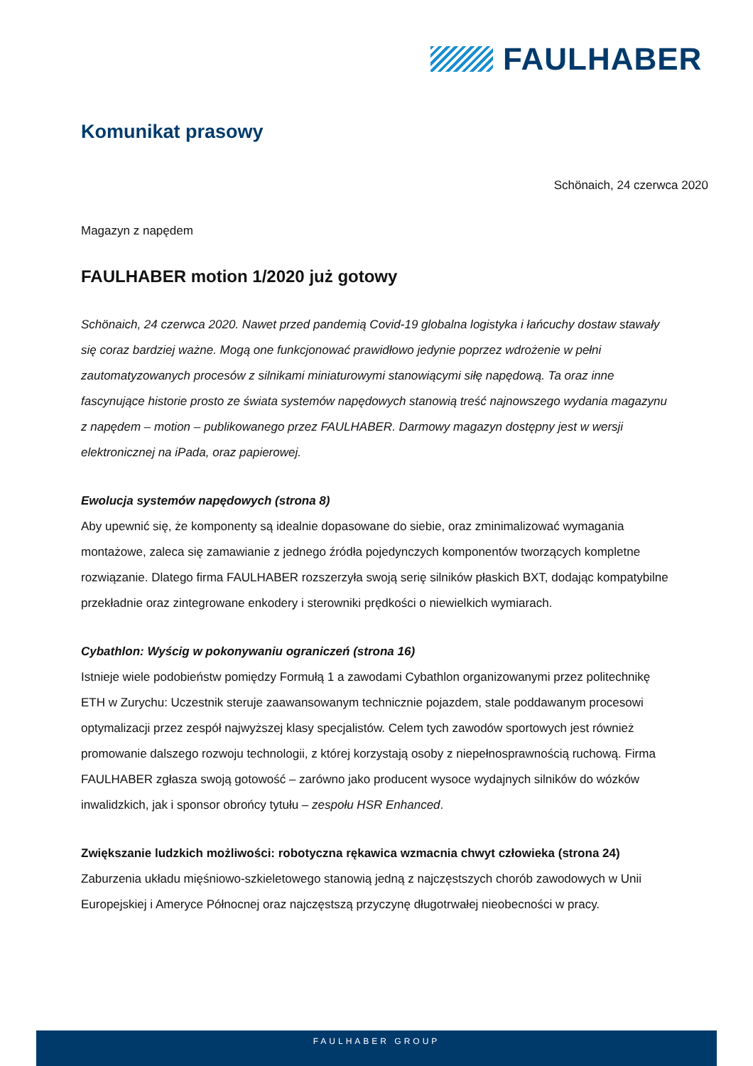FAULHABER
Komunikat prasowy
Schönaich, 24 czerwca 2020
Magazyn z napędem
FAULHABER motion 1/2020 już gotowy
Schönaich, 24 czerwca 2020. Nawet przed pandemią Covid-19 globalna logistyka i łańcuchy dostaw stawały się coraz bardziej ważne. Mogą one funkcjonować prawidłowo jedynie poprzez wdrożenie w pełni zautomatyzowanych procesów z silnikami miniaturowymi stanowiącymi siłę napędową. Ta oraz inne fascynujące historie prosto ze świata systemów napędowych stanowią treść najnowszego wydania magazynu z napędem – motion – publikowanego przez FAULHABER. Darmowy magazyn dostępny jest w wersji elektronicznej na iPada, oraz papierowej.
Ewolucja systemów napędowych (strona 8)
Aby upewnić się, że komponenty są idealnie dopasowane do siebie, oraz zminimalizować wymagania montażowe, zaleca się zamawianie z jednego źródła pojedynczych komponentów tworzących kompletne rozwiązanie. Dlatego firma FAULHABER rozszerzyła swoją serię silników płaskich BXT, dodając kompatybilne przekładnie oraz zintegrowane enkodery i sterowniki prędkości o niewielkich wymiarach.
Cybathlon: Wyścig w pokonywaniu ograniczeń (strona 16)
Istnieje wiele podobieństw pomiędzy Formułą 1 a zawodami Cybathlon organizowanymi przez politechnikę ETH w Zurychu: Uczestnik steruje zaawansowanym technicznie pojazdem, stale poddawanym procesowi optymalizacji przez zespół najwyższej klasy specjalistów. Celem tych zawodów sportowych jest również promowanie dalszego rozwoju technologii, z której korzystają osoby z niepełnosprawnością ruchową. Firma FAULHABER zgłasza swoją gotowość – zarówno jako producent wysoce wydajnych silników do wózków inwalidzkich, jak i sponsor obrońcy tytułu – zespołu HSR Enhanced.
Zwiększanie ludzkich możliwości: robotyczna rękawica wzmacnia chwyt człowieka (strona 24)
Zaburzenia układu mięśniowo-szkieletowego stanowią jedną z najczęstszych chorób zawodowych w Unii Europejskiej i Ameryce Północnej oraz najczęstszą przyczynę długotrwałej nieobecności w pracy.
FAULHABER GROUP